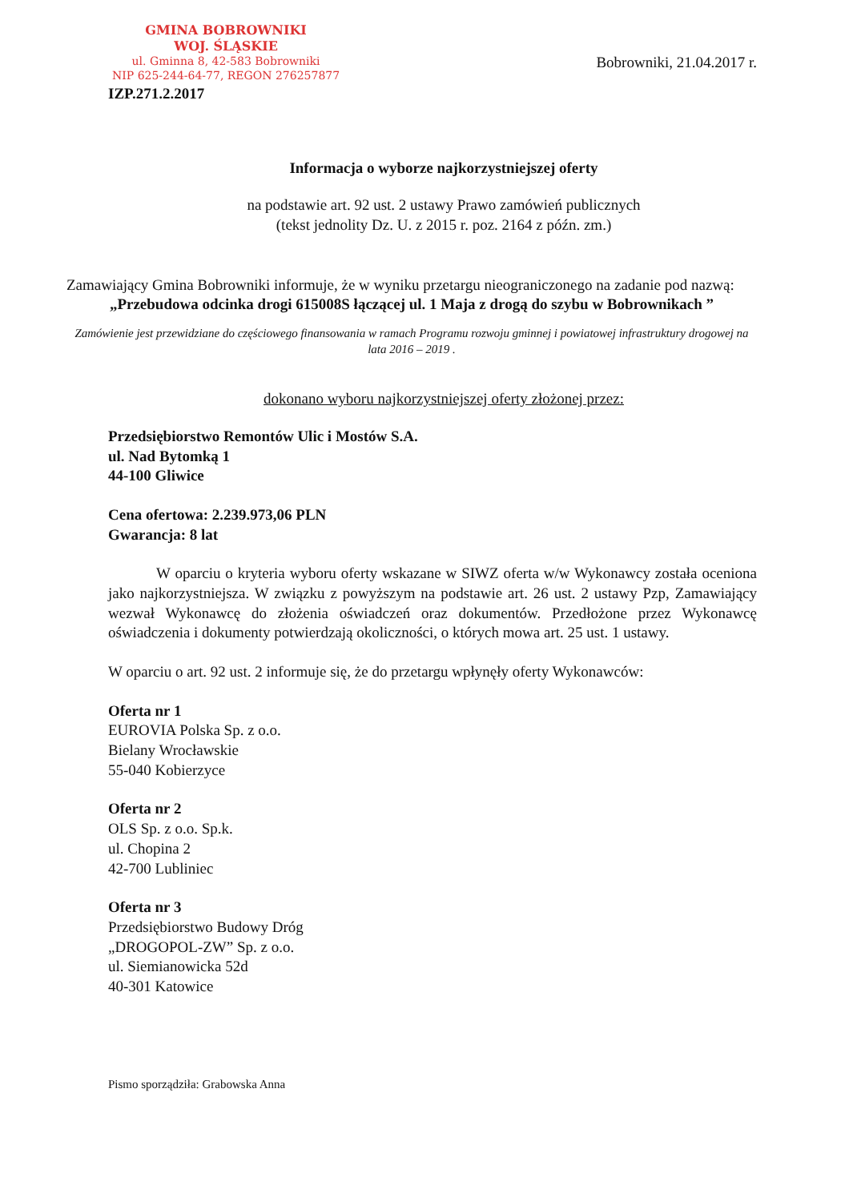GMINA BOBROWNIKI
WOJ. ŚLĄSKIE
ul. Gminna 8, 42-583 Bobrowniki
NIP 625-244-64-77, REGON 276257877
Bobrowniki, 21.04.2017 r.
IZP.271.2.2017
Informacja o wyborze najkorzystniejszej oferty
na podstawie art. 92 ust. 2 ustawy Prawo zamówień publicznych
(tekst jednolity Dz. U. z 2015 r. poz. 2164 z późn. zm.)
Zamawiający Gmina Bobrowniki informuje, że w wyniku przetargu nieograniczonego na zadanie pod nazwą:
„Przebudowa odcinka drogi 615008S łączącej ul. 1 Maja z drogą do szybu w Bobrownikach ”
Zamówienie jest przewidziane do częściowego finansowania w ramach Programu rozwoju gminnej i powiatowej infrastruktury drogowej na lata 2016 – 2019 .
dokonano wyboru najkorzystniejszej oferty złożonej przez:
Przedsiębiorstwo Remontów Ulic i Mostów S.A.
ul. Nad Bytomką 1
44-100 Gliwice
Cena ofertowa: 2.239.973,06 PLN
Gwarancja: 8 lat
W oparciu o kryteria wyboru oferty wskazane w SIWZ oferta w/w Wykonawcy została oceniona jako najkorzystniejsza. W związku z powyższym na podstawie art. 26 ust. 2 ustawy Pzp, Zamawiający wezwał Wykonawcę do złożenia oświadczeń oraz dokumentów. Przedłożone przez Wykonawcę oświadczenia i dokumenty potwierdzają okoliczności, o których mowa art. 25 ust. 1 ustawy.
W oparciu o art. 92 ust. 2 informuje się, że do przetargu wpłynęły oferty Wykonawców:
Oferta nr 1
EUROVIA Polska Sp. z o.o.
Bielany Wrocławskie
55-040 Kobierzyce
Oferta nr 2
OLS Sp. z o.o. Sp.k.
ul. Chopina 2
42-700 Lubliniec
Oferta nr 3
Przedsiębiorstwo Budowy Dróg
„DROGOPOL-ZW” Sp. z o.o.
ul. Siemianowicka 52d
40-301 Katowice
Pismo sporządziła: Grabowska Anna